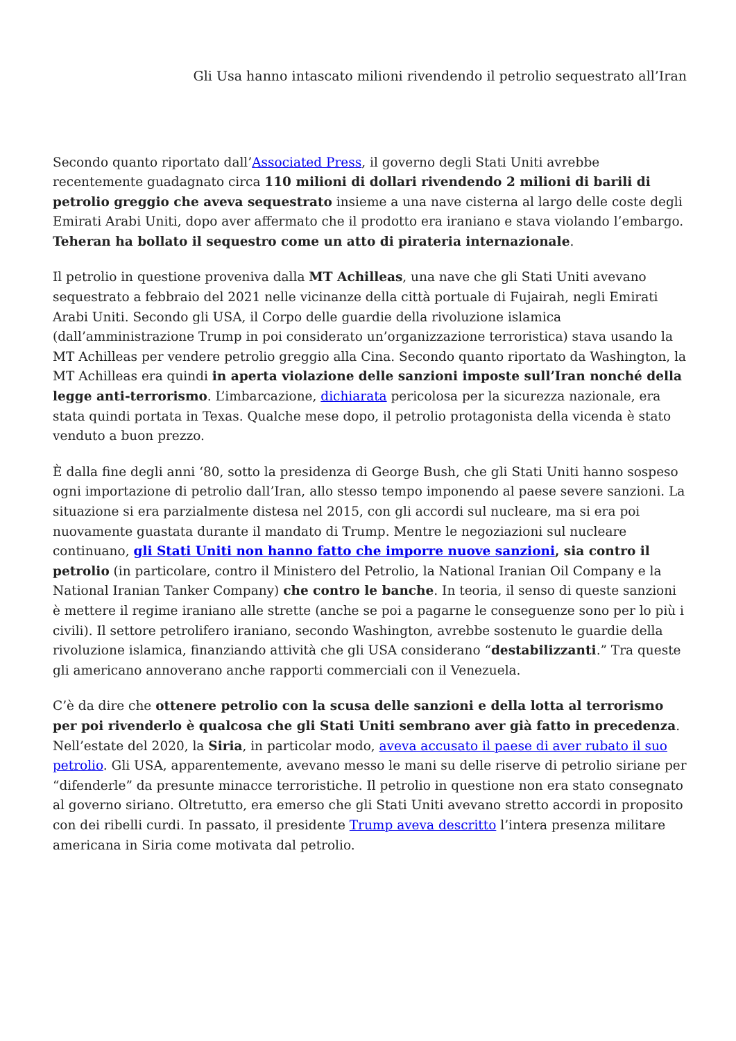Gli Usa hanno intascato milioni rivendendo il petrolio sequestrato all’Iran
Secondo quanto riportato dall’Associated Press, il governo degli Stati Uniti avrebbe recentemente guadagnato circa 110 milioni di dollari rivendendo 2 milioni di barili di petrolio greggio che aveva sequestrato insieme a una nave cisterna al largo delle coste degli Emirati Arabi Uniti, dopo aver affermato che il prodotto era iraniano e stava violando l’embargo. Teheran ha bollato il sequestro come un atto di pirateria internazionale.
Il petrolio in questione proveniva dalla MT Achilleas, una nave che gli Stati Uniti avevano sequestrato a febbraio del 2021 nelle vicinanze della città portuale di Fujairah, negli Emirati Arabi Uniti. Secondo gli USA, il Corpo delle guardie della rivoluzione islamica (dall’amministrazione Trump in poi considerato un’organizzazione terroristica) stava usando la MT Achilleas per vendere petrolio greggio alla Cina. Secondo quanto riportato da Washington, la MT Achilleas era quindi in aperta violazione delle sanzioni imposte sull’Iran nonché della legge anti-terrorismo. L’imbarcazione, dichiarata pericolosa per la sicurezza nazionale, era stata quindi portata in Texas. Qualche mese dopo, il petrolio protagonista della vicenda è stato venduto a buon prezzo.
È dalla fine degli anni ‘80, sotto la presidenza di George Bush, che gli Stati Uniti hanno sospeso ogni importazione di petrolio dall’Iran, allo stesso tempo imponendo al paese severe sanzioni. La situazione si era parzialmente distesa nel 2015, con gli accordi sul nucleare, ma si era poi nuovamente guastata durante il mandato di Trump. Mentre le negoziazioni sul nucleare continuano, gli Stati Uniti non hanno fatto che imporre nuove sanzioni, sia contro il petrolio (in particolare, contro il Ministero del Petrolio, la National Iranian Oil Company e la National Iranian Tanker Company) che contro le banche. In teoria, il senso di queste sanzioni è mettere il regime iraniano alle strette (anche se poi a pagarne le conseguenze sono per lo più i civili). Il settore petrolifero iraniano, secondo Washington, avrebbe sostenuto le guardie della rivoluzione islamica, finanziando attività che gli USA considerano “destabilizzanti.” Tra queste gli americano annoverano anche rapporti commerciali con il Venezuela.
C’è da dire che ottenere petrolio con la scusa delle sanzioni e della lotta al terrorismo per poi rivenderlo è qualcosa che gli Stati Uniti sembrano aver già fatto in precedenza. Nell’estate del 2020, la Siria, in particolar modo, aveva accusato il paese di aver rubato il suo petrolio. Gli USA, apparentemente, avevano messo le mani su delle riserve di petrolio siriane per “difenderle” da presunte minacce terroristiche. Il petrolio in questione non era stato consegnato al governo siriano. Oltretutto, era emerso che gli Stati Uniti avevano stretto accordi in proposito con dei ribelli curdi. In passato, il presidente Trump aveva descritto l’intera presenza militare americana in Siria come motivata dal petrolio.